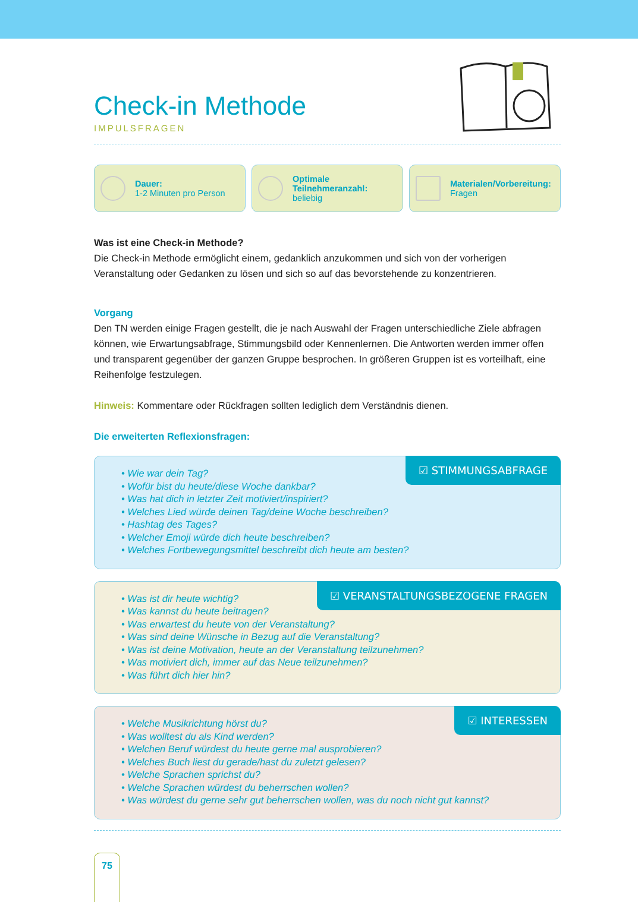Check-in Methode
IMPULSFRAGEN
Dauer:
1-2 Minuten pro Person
Optimale Teilnehmeranzahl:
beliebig
Materialen/Vorbereitung:
Fragen
Was ist eine Check-in Methode?
Die Check-in Methode ermöglicht einem, gedanklich anzukommen und sich von der vorherigen Veranstaltung oder Gedanken zu lösen und sich so auf das bevorstehende zu konzentrieren.
Vorgang
Den TN werden einige Fragen gestellt, die je nach Auswahl der Fragen unterschiedliche Ziele abfragen können, wie Erwartungsabfrage, Stimmungsbild oder Kennenlernen. Die Antworten werden immer offen und transparent gegenüber der ganzen Gruppe besprochen. In größeren Gruppen ist es vorteilhaft, eine Reihenfolge festzulegen.
Hinweis: Kommentare oder Rückfragen sollten lediglich dem Verständnis dienen.
Die erweiterten Reflexionsfragen:
☑ STIMMUNGSABFRAGE
• Wie war dein Tag?
• Wofür bist du heute/diese Woche dankbar?
• Was hat dich in letzter Zeit motiviert/inspiriert?
• Welches Lied würde deinen Tag/deine Woche beschreiben?
• Hashtag des Tages?
• Welcher Emoji würde dich heute beschreiben?
• Welches Fortbewegungsmittel beschreibt dich heute am besten?
☑ VERANSTALTUNGSBEZOGENE FRAGEN
• Was ist dir heute wichtig?
• Was kannst du heute beitragen?
• Was erwartest du heute von der Veranstaltung?
• Was sind deine Wünsche in Bezug auf die Veranstaltung?
• Was ist deine Motivation, heute an der Veranstaltung teilzunehmen?
• Was motiviert dich, immer auf das Neue teilzunehmen?
• Was führt dich hier hin?
☑ INTERESSEN
• Welche Musikrichtung hörst du?
• Was wolltest du als Kind werden?
• Welchen Beruf würdest du heute gerne mal ausprobieren?
• Welches Buch liest du gerade/hast du zuletzt gelesen?
• Welche Sprachen sprichst du?
• Welche Sprachen würdest du beherrschen wollen?
• Was würdest du gerne sehr gut beherrschen wollen, was du noch nicht gut kannst?
75